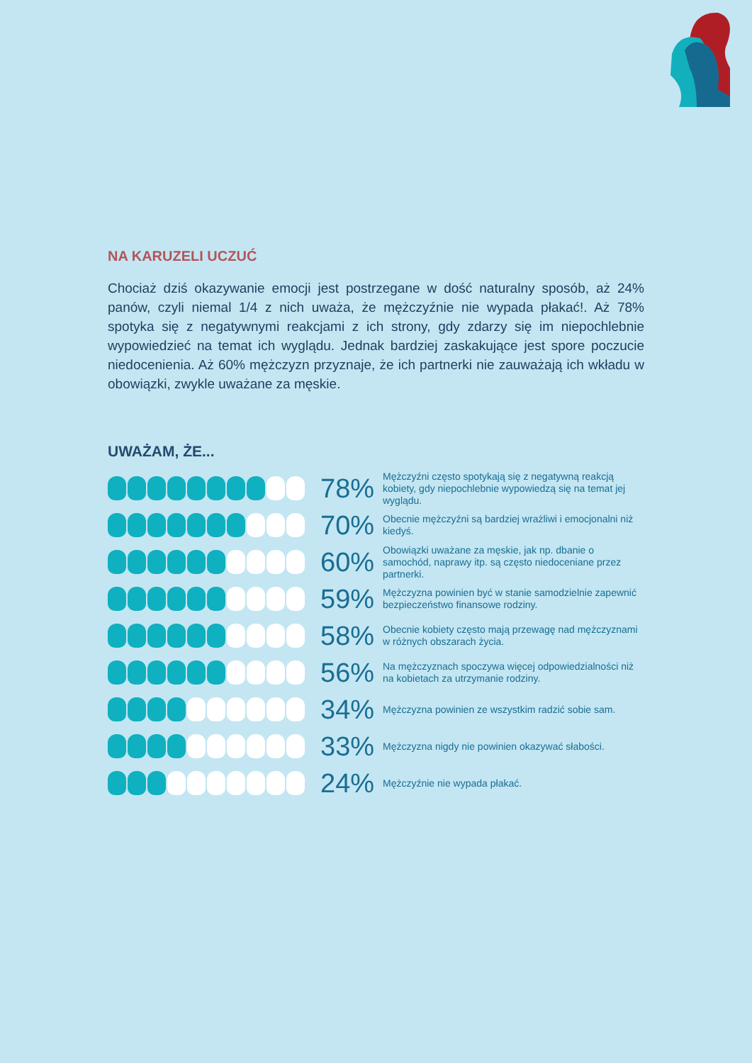NA KARUZELI UCZUĆ
Chociaż dziś okazywanie emocji jest postrzegane w dość naturalny sposób, aż 24% panów, czyli niemal 1/4 z nich uważa, że mężczyźnie nie wypada płakać!. Aż 78% spotyka się z negatywnymi reakcjami z ich strony, gdy zdarzy się im niepochlebnie wypowiedzieć na temat ich wyglądu. Jednak bardziej zaskakujące jest spore poczucie niedocenienia. Aż 60% mężczyzn przyznaje, że ich partnerki nie zauważają ich wkładu w obowiązki, zwykle uważane za męskie.
UWAŻAM, ŻE...
78%
Mężczyźni często spotykają się z negatywną reakcją kobiety, gdy niepochlebnie wypowiedzą się na temat jej wyglądu.
70%
Obecnie mężczyźni są bardziej wrażliwi i emocjonalni niż kiedyś.
60%
Obowiązki uważane za męskie, jak np. dbanie o samochód, naprawy itp. są często niedoceniane przez partnerki.
59%
Mężczyzna powinien być w stanie samodzielnie zapewnić bezpieczeństwo finansowe rodziny.
58%
Obecnie kobiety często mają przewagę nad mężczyznami w różnych obszarach życia.
56%
Na mężczyznach spoczywa więcej odpowiedzialności niż na kobietach za utrzymanie rodziny.
34%
Mężczyzna powinien ze wszystkim radzić sobie sam.
33%
Mężczyzna nigdy nie powinien okazywać słabości.
24%
Mężczyźnie nie wypada płakać.